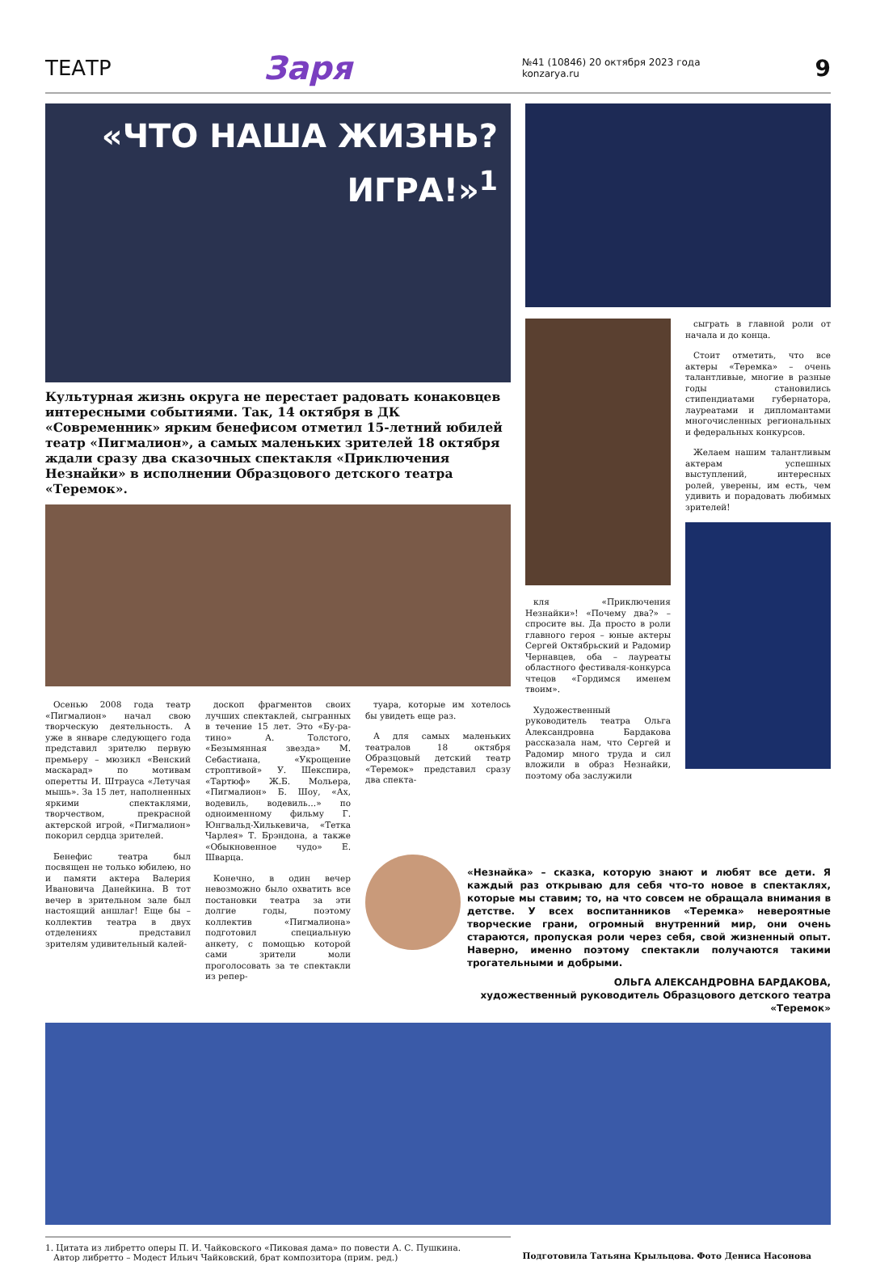ТЕАТР
Заря
№41 (10846) 20 октября 2023 года
konzarya.ru
9
«ЧТО НАША ЖИЗНЬ?
ИГРА!»<sup>1</sup>
Культурная жизнь округа не перестает радовать конаковцев интересными событиями. Так, 14 октября в ДК «Современник» ярким бенефисом отметил 15-летний юбилей театр «Пигмалион», а самых маленьких зрителей 18 октября ждали сразу два сказочных спектакля «Приключения Незнайки» в исполнении Образцового детского театра «Теремок».
Осенью 2008 года театр «Пигмалион» начал свою творческую деятельность. А уже в январе следующего года представил зрителю первую премьеру – мюзикл «Венский маскарад» по мотивам оперетты И. Штрауса «Летучая мышь». За 15 лет, наполненных яркими спектаклями, творчеством, прекрасной актерской игрой, «Пигмалион» покорил сердца зрителей.
Бенефис театра был посвящен не только юбилею, но и памяти актера Валерия Ивановича Данейкина. В тот вечер в зрительном зале был настоящий аншлаг! Еще бы – коллектив театра в двух отделениях представил зрителям удивительный калей-
доскоп фрагментов своих лучших спектаклей, сыгранных в течение 15 лет. Это «Бу-ра-тино» А. Толстого, «Безымянная звезда» М. Себастиана, «Укрощение строптивой» У. Шекспира, «Тартюф» Ж.Б. Мольера, «Пигмалион» Б. Шоу, «Ах, водевиль, водевиль…» по одноименному фильму Г. Юнгвальд-Хилькевича, «Тетка Чарлея» Т. Брэндона, а также «Обыкновенное чудо» Е. Шварца.
Конечно, в один вечер невозможно было охватить все постановки театра за эти долгие годы, поэтому коллектив «Пигмалиона» подготовил специальную анкету, с помощью которой сами зрители моли проголосовать за те спектакли из репер-
туара, которые им хотелось бы увидеть еще раз.
А для самых маленьких театралов 18 октября Образцовый детский театр «Теремок» представил сразу два спекта-
кля «Приключения Незнайки»! «Почему два?» – спросите вы. Да просто в роли главного героя – юные актеры Сергей Октябрьский и Радомир Чернавцев, оба – лауреаты областного фестиваля-конкурса чтецов «Гордимся именем твоим».
Художественный руководитель театра Ольга Александровна Бардакова рассказала нам, что Сергей и Радомир много труда и сил вложили в образ Незнайки, поэтому оба заслужили
сыграть в главной роли от начала и до конца.
Стоит отметить, что все актеры «Теремка» – очень талантливые, многие в разные годы становились стипендиатами губернатора, лауреатами и дипломантами многочисленных региональных и федеральных конкурсов.
Желаем нашим талантливым актерам успешных выступлений, интересных ролей, уверены, им есть, чем удивить и порадовать любимых зрителей!
«Незнайка» – сказка, которую знают и любят все дети. Я каждый раз открываю для себя что-то новое в спектаклях, которые мы ставим; то, на что совсем не обращала внимания в детстве. У всех воспитанников «Теремка» невероятные творческие грани, огромный внутренний мир, они очень стараются, пропуская роли через себя, свой жизненный опыт. Наверно, именно поэтому спектакли получаются такими трогательными и добрыми.
ОЛЬГА АЛЕКСАНДРОВНА БАРДАКОВА,
художественный руководитель Образцового детского театра «Теремок»
1. Цитата из либретто оперы П. И. Чайковского «Пиковая дама» по повести А. С. Пушкина.
Автор либретто – Модест Ильич Чайковский, брат композитора (прим. ред.)
Подготовила Татьяна Крыльцова. Фото Дениса Насонова